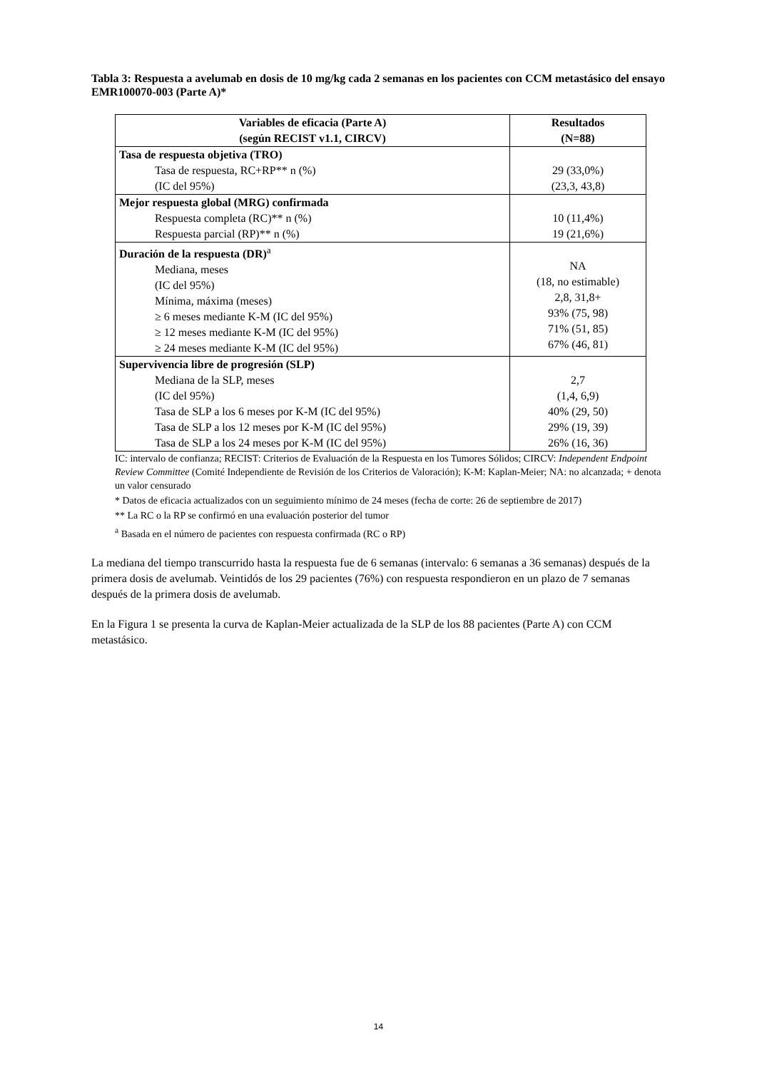Tabla 3: Respuesta a avelumab en dosis de 10 mg/kg cada 2 semanas en los pacientes con CCM metastásico del ensayo EMR100070-003 (Parte A)*
| Variables de eficacia (Parte A) (según RECIST v1.1, CIRCV) | Resultados (N=88) |
| --- | --- |
| Tasa de respuesta objetiva (TRO) Tasa de respuesta, RC+RP** n (%) (IC del 95%) | 29 (33,0%) (23,3, 43,8) |
| Mejor respuesta global (MRG) confirmada Respuesta completa (RC)** n (%) Respuesta parcial (RP)** n (%) | 10 (11,4%) 19 (21,6%) |
| Duración de la respuesta (DR)<sup>a</sup> Mediana, meses (IC del 95%) Mínima, máxima (meses) ≥ 6 meses mediante K-M (IC del 95%) ≥ 12 meses mediante K-M (IC del 95%) ≥ 24 meses mediante K-M (IC del 95%) | NA (18, no estimable) 2,8, 31,8+ 93% (75, 98) 71% (51, 85) 67% (46, 81) |
| Supervivencia libre de progresión (SLP) Mediana de la SLP, meses (IC del 95%) Tasa de SLP a los 6 meses por K-M (IC del 95%) Tasa de SLP a los 12 meses por K-M (IC del 95%) Tasa de SLP a los 24 meses por K-M (IC del 95%) | 2,7 (1,4, 6,9) 40% (29, 50) 29% (19, 39) 26% (16, 36) |
IC: intervalo de confianza; RECIST: Criterios de Evaluación de la Respuesta en los Tumores Sólidos; CIRCV: Independent Endpoint Review Committee (Comité Independiente de Revisión de los Criterios de Valoración); K-M: Kaplan-Meier; NA: no alcanzada; + denota un valor censurado
* Datos de eficacia actualizados con un seguimiento mínimo de 24 meses (fecha de corte: 26 de septiembre de 2017)
** La RC o la RP se confirmó en una evaluación posterior del tumor
<sup>a</sup> Basada en el número de pacientes con respuesta confirmada (RC o RP)
La mediana del tiempo transcurrido hasta la respuesta fue de 6 semanas (intervalo: 6 semanas a 36 semanas) después de la primera dosis de avelumab. Veintidós de los 29 pacientes (76%) con respuesta respondieron en un plazo de 7 semanas después de la primera dosis de avelumab.
En la Figura 1 se presenta la curva de Kaplan-Meier actualizada de la SLP de los 88 pacientes (Parte A) con CCM metastásico.
14